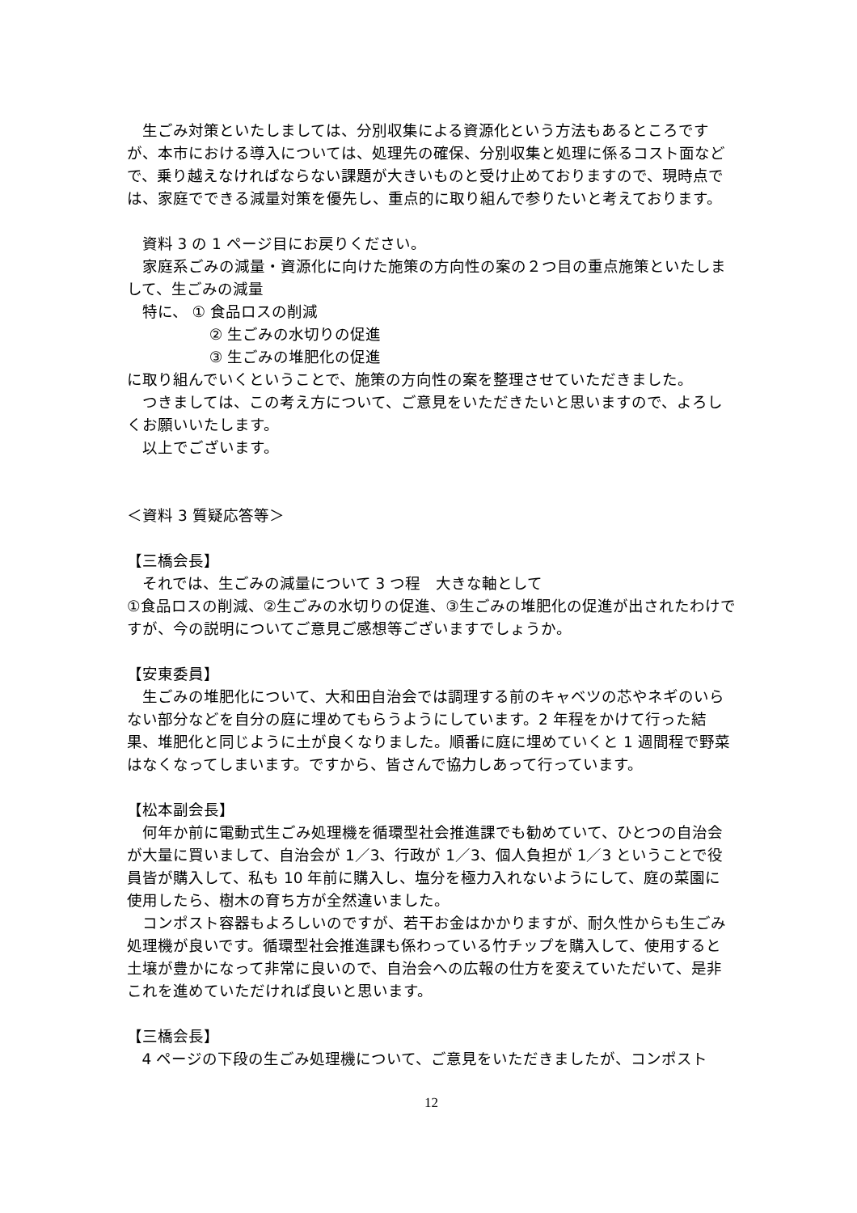生ごみ対策といたしましては、分別収集による資源化という方法もあるところですが、本市における導入については、処理先の確保、分別収集と処理に係るコスト面などで、乗り越えなければならない課題が大きいものと受け止めておりますので、現時点では、家庭でできる減量対策を優先し、重点的に取り組んで参りたいと考えております。
資料 3 の 1 ページ目にお戻りください。
家庭系ごみの減量・資源化に向けた施策の方向性の案の２つ目の重点施策といたしまして、生ごみの減量
特に、 ① 食品ロスの削減
② 生ごみの水切りの促進
③ 生ごみの堆肥化の促進
に取り組んでいくということで、施策の方向性の案を整理させていただきました。
つきましては、この考え方について、ご意見をいただきたいと思いますので、よろしくお願いいたします。
以上でございます。
＜資料 3 質疑応答等＞
【三橋会長】
それでは、生ごみの減量について 3 つ程　大きな軸として
①食品ロスの削減、②生ごみの水切りの促進、③生ごみの堆肥化の促進が出されたわけですが、今の説明についてご意見ご感想等ございますでしょうか。
【安東委員】
生ごみの堆肥化について、大和田自治会では調理する前のキャベツの芯やネギのいらない部分などを自分の庭に埋めてもらうようにしています。2 年程をかけて行った結果、堆肥化と同じように土が良くなりました。順番に庭に埋めていくと 1 週間程で野菜はなくなってしまいます。ですから、皆さんで協力しあって行っています。
【松本副会長】
何年か前に電動式生ごみ処理機を循環型社会推進課でも勧めていて、ひとつの自治会が大量に買いまして、自治会が 1／3、行政が 1／3、個人負担が 1／3 ということで役員皆が購入して、私も 10 年前に購入し、塩分を極力入れないようにして、庭の菜園に使用したら、樹木の育ち方が全然違いました。
コンポスト容器もよろしいのですが、若干お金はかかりますが、耐久性からも生ごみ処理機が良いです。循環型社会推進課も係わっている竹チップを購入して、使用すると土壌が豊かになって非常に良いので、自治会への広報の仕方を変えていただいて、是非これを進めていただければ良いと思います。
【三橋会長】
4 ページの下段の生ごみ処理機について、ご意見をいただきましたが、コンポスト
12